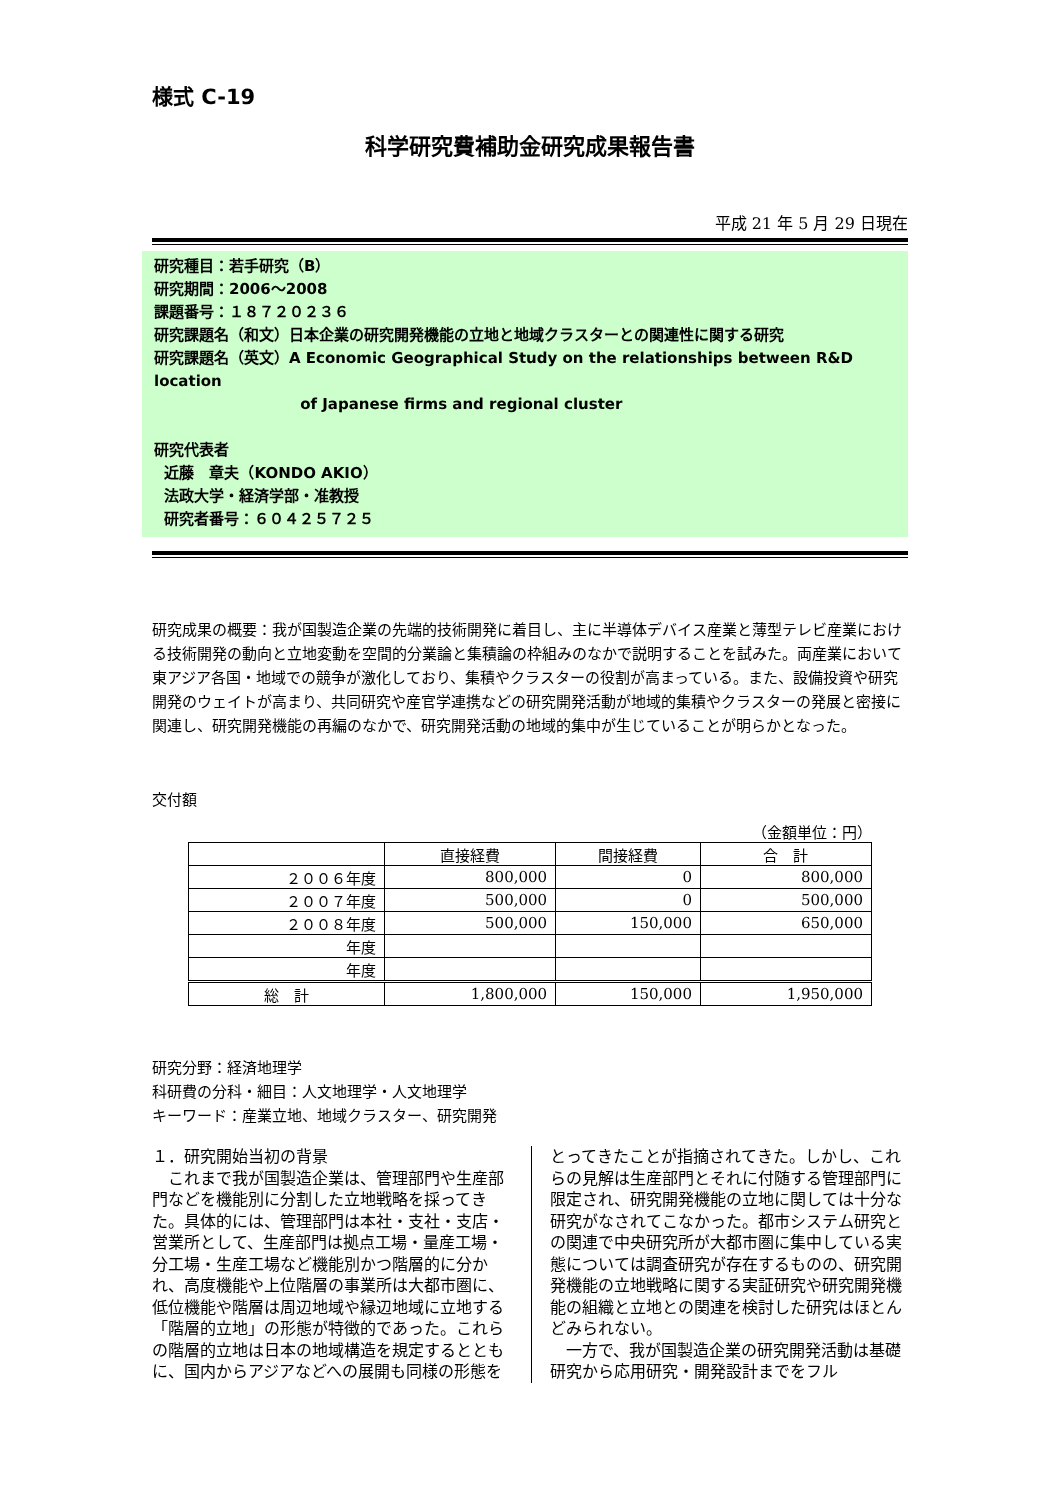様式 C-19
科学研究費補助金研究成果報告書
平成 21 年 5 月 29 日現在
研究種目：若手研究（B）
研究期間：2006～2008
課題番号：１８７２０２３６
研究課題名（和文）日本企業の研究開発機能の立地と地域クラスターとの関連性に関する研究
研究課題名（英文）A Economic Geographical Study on the relationships between R&D location
of Japanese firms and regional cluster
研究代表者
近藤　章夫（KONDO AKIO）
法政大学・経済学部・准教授
研究者番号：６０４２５７２５
研究成果の概要：我が国製造企業の先端的技術開発に着目し、主に半導体デバイス産業と薄型テレビ産業における技術開発の動向と立地変動を空間的分業論と集積論の枠組みのなかで説明することを試みた。両産業において東アジア各国・地域での競争が激化しており、集積やクラスターの役割が高まっている。また、設備投資や研究開発のウェイトが高まり、共同研究や産官学連携などの研究開発活動が地域的集積やクラスターの発展と密接に関連し、研究開発機能の再編のなかで、研究開発活動の地域的集中が生じていることが明らかとなった。
交付額
（金額単位：円）
| | 直接経費 | 間接経費 | 合 計 |
| --- | --- | --- | --- |
| ２００６年度 | 800,000 | 0 | 800,000 |
| ２００７年度 | 500,000 | 0 | 500,000 |
| ２００８年度 | 500,000 | 150,000 | 650,000 |
| 年度 | | | |
| 年度 | | | |
| 総 計 | 1,800,000 | 150,000 | 1,950,000 |
研究分野：経済地理学
科研費の分科・細目：人文地理学・人文地理学
キーワード：産業立地、地域クラスター、研究開発
１．研究開始当初の背景
　これまで我が国製造企業は、管理部門や生産部門などを機能別に分割した立地戦略を採ってきた。具体的には、管理部門は本社・支社・支店・営業所として、生産部門は拠点工場・量産工場・分工場・生産工場など機能別かつ階層的に分かれ、高度機能や上位階層の事業所は大都市圏に、低位機能や階層は周辺地域や縁辺地域に立地する「階層的立地」の形態が特徴的であった。これらの階層的立地は日本の地域構造を規定するとともに、国内からアジアなどへの展開も同様の形態を
とってきたことが指摘されてきた。しかし、これらの見解は生産部門とそれに付随する管理部門に限定され、研究開発機能の立地に関しては十分な研究がなされてこなかった。都市システム研究との関連で中央研究所が大都市圏に集中している実態については調査研究が存在するものの、研究開発機能の立地戦略に関する実証研究や研究開発機能の組織と立地との関連を検討した研究はほとんどみられない。
　一方で、我が国製造企業の研究開発活動は基礎研究から応用研究・開発設計までをフル